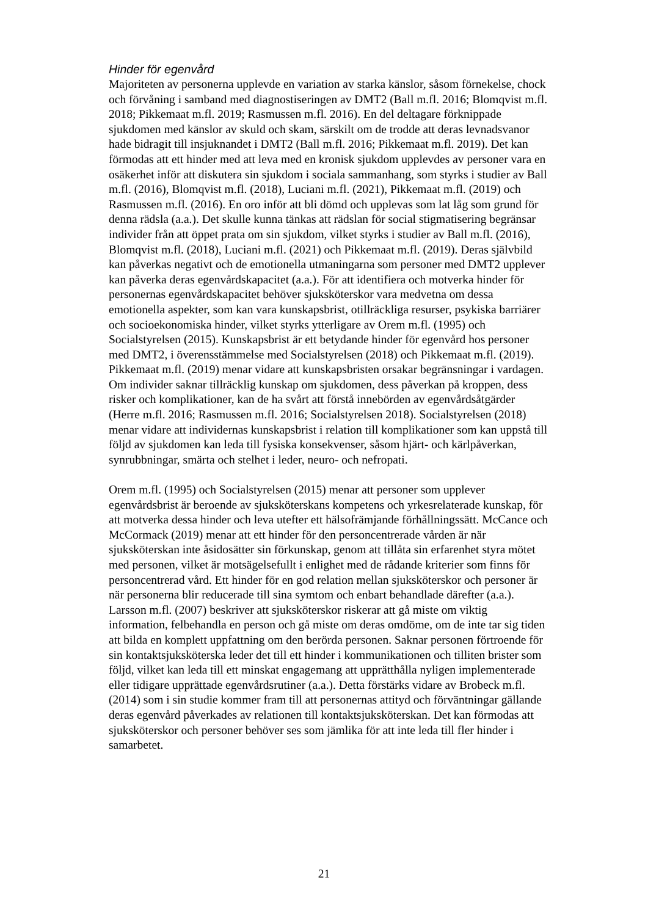Hinder för egenvård
Majoriteten av personerna upplevde en variation av starka känslor, såsom förnekelse, chock och förvåning i samband med diagnostiseringen av DMT2 (Ball m.fl. 2016; Blomqvist m.fl. 2018; Pikkemaat m.fl. 2019; Rasmussen m.fl. 2016). En del deltagare förknippade sjukdomen med känslor av skuld och skam, särskilt om de trodde att deras levnadsvanor hade bidragit till insjuknandet i DMT2 (Ball m.fl. 2016; Pikkemaat m.fl. 2019). Det kan förmodas att ett hinder med att leva med en kronisk sjukdom upplevdes av personer vara en osäkerhet inför att diskutera sin sjukdom i sociala sammanhang, som styrks i studier av Ball m.fl. (2016), Blomqvist m.fl. (2018), Luciani m.fl. (2021), Pikkemaat m.fl. (2019) och Rasmussen m.fl. (2016). En oro inför att bli dömd och upplevas som lat låg som grund för denna rädsla (a.a.). Det skulle kunna tänkas att rädslan för social stigmatisering begränsar individer från att öppet prata om sin sjukdom, vilket styrks i studier av Ball m.fl. (2016), Blomqvist m.fl. (2018), Luciani m.fl. (2021) och Pikkemaat m.fl. (2019). Deras självbild kan påverkas negativt och de emotionella utmaningarna som personer med DMT2 upplever kan påverka deras egenvårdskapacitet (a.a.). För att identifiera och motverka hinder för personernas egenvårdskapacitet behöver sjuksköterskor vara medvetna om dessa emotionella aspekter, som kan vara kunskapsbrist, otillräckliga resurser, psykiska barriärer och socioekonomiska hinder, vilket styrks ytterligare av Orem m.fl. (1995) och Socialstyrelsen (2015). Kunskapsbrist är ett betydande hinder för egenvård hos personer med DMT2, i överensstämmelse med Socialstyrelsen (2018) och Pikkemaat m.fl. (2019). Pikkemaat m.fl. (2019) menar vidare att kunskapsbristen orsakar begränsningar i vardagen. Om individer saknar tillräcklig kunskap om sjukdomen, dess påverkan på kroppen, dess risker och komplikationer, kan de ha svårt att förstå innebörden av egenvårdsåtgärder (Herre m.fl. 2016; Rasmussen m.fl. 2016; Socialstyrelsen 2018). Socialstyrelsen (2018) menar vidare att individernas kunskapsbrist i relation till komplikationer som kan uppstå till följd av sjukdomen kan leda till fysiska konsekvenser, såsom hjärt- och kärlpåverkan, synrubbningar, smärta och stelhet i leder, neuro- och nefropati.
Orem m.fl. (1995) och Socialstyrelsen (2015) menar att personer som upplever egenvårdsbrist är beroende av sjuksköterskans kompetens och yrkesrelaterade kunskap, för att motverka dessa hinder och leva utefter ett hälsofrämjande förhållningssätt. McCance och McCormack (2019) menar att ett hinder för den personcentrerade vården är när sjuksköterskan inte åsidosätter sin förkunskap, genom att tillåta sin erfarenhet styra mötet med personen, vilket är motsägelsefullt i enlighet med de rådande kriterier som finns för personcentrerad vård. Ett hinder för en god relation mellan sjuksköterskor och personer är när personerna blir reducerade till sina symtom och enbart behandlade därefter (a.a.). Larsson m.fl. (2007) beskriver att sjuksköterskor riskerar att gå miste om viktig information, felbehandla en person och gå miste om deras omdöme, om de inte tar sig tiden att bilda en komplett uppfattning om den berörda personen. Saknar personen förtroende för sin kontaktsjuksköterska leder det till ett hinder i kommunikationen och tilliten brister som följd, vilket kan leda till ett minskat engagemang att upprätthålla nyligen implementerade eller tidigare upprättade egenvårdsrutiner (a.a.). Detta förstärks vidare av Brobeck m.fl. (2014) som i sin studie kommer fram till att personernas attityd och förväntningar gällande deras egenvård påverkades av relationen till kontaktsjuksköterskan. Det kan förmodas att sjuksköterskor och personer behöver ses som jämlika för att inte leda till fler hinder i samarbetet.
21